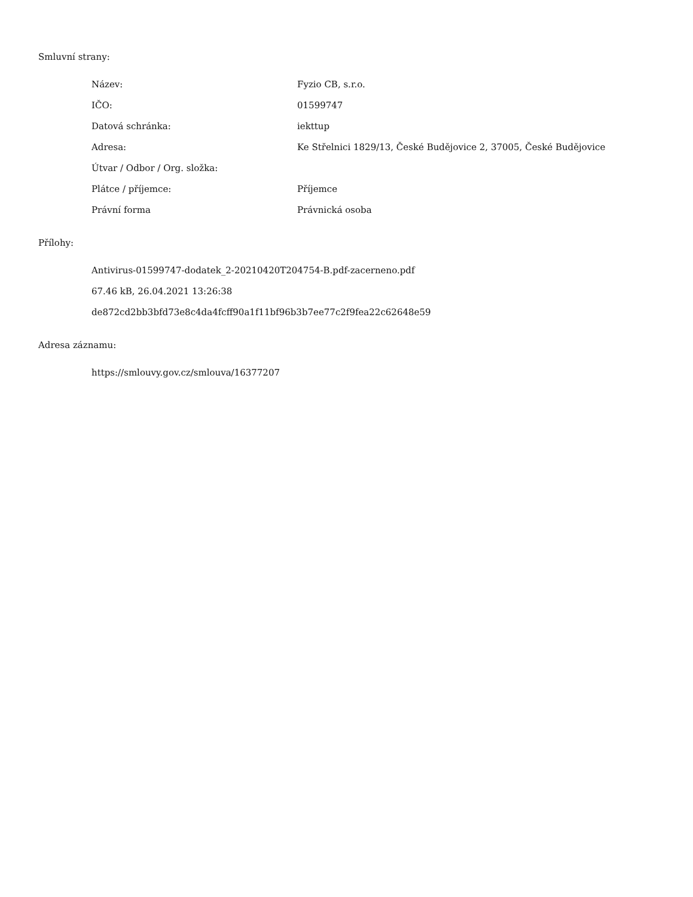Smluvní strany:
| Název: | Fyzio CB, s.r.o. |
| IČO: | 01599747 |
| Datová schránka: | iekttup |
| Adresa: | Ke Střelnici 1829/13, České Budějovice 2, 37005, České Budějovice |
| Útvar / Odbor / Org. složka: | |
| Plátce / příjemce: | Příjemce |
| Právní forma | Právnická osoba |
Přílohy:
Antivirus-01599747-dodatek_2-20210420T204754-B.pdf-zacerneno.pdf
67.46 kB, 26.04.2021 13:26:38
de872cd2bb3bfd73e8c4da4fcff90a1f11bf96b3b7ee77c2f9fea22c62648e59
Adresa záznamu:
https://smlouvy.gov.cz/smlouva/16377207